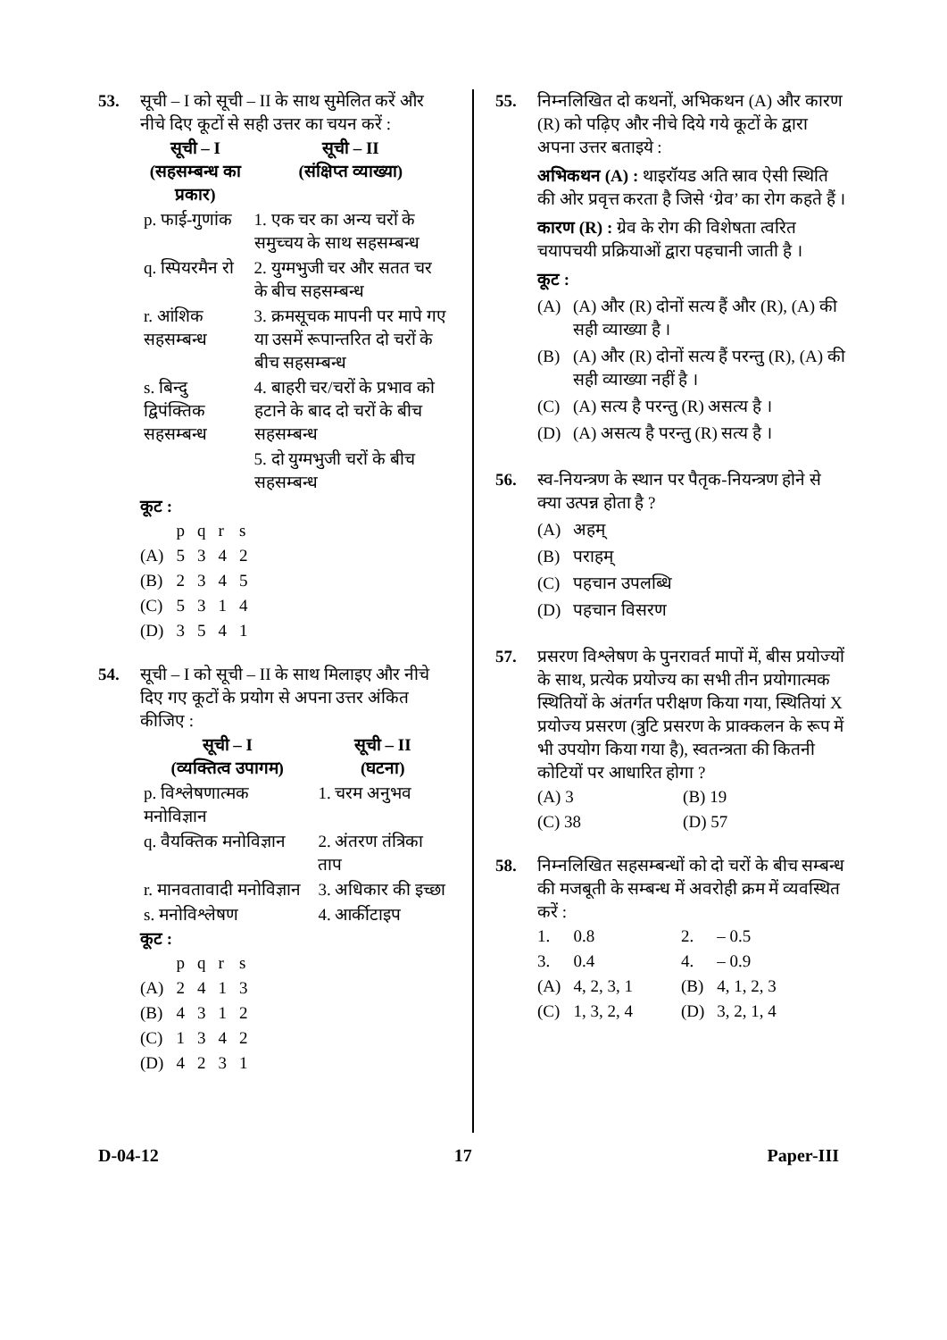53. सूची – I को सूची – II के साथ सुमेलित करें और नीचे दिए कूटों से सही उत्तर का चयन करें :
| सूची – I (सहसम्बन्ध का प्रकार) | सूची – II (संक्षिप्त व्याख्या) |
| --- | --- |
| p. फाई-गुणांक | 1. एक चर का अन्य चरों के समुच्चय के साथ सहसम्बन्ध |
| q. स्पियरमैन रो | 2. युग्मभुजी चर और सतत चर के बीच सहसम्बन्ध |
| r. आंशिक सहसम्बन्ध | 3. क्रमसूचक मापनी पर मापे गए या उसमें रूपान्तरित दो चरों के बीच सहसम्बन्ध |
| s. बिन्दु द्विपंक्तिक सहसम्बन्ध | 4. बाहरी चर/चरों के प्रभाव को हटाने के बाद दो चरों के बीच सहसम्बन्ध |
| | 5. दो युग्मभुजी चरों के बीच सहसम्बन्ध |
कूट :
| | p | q | r | s |
| (A) | 5 | 3 | 4 | 2 |
| (B) | 2 | 3 | 4 | 5 |
| (C) | 5 | 3 | 1 | 4 |
| (D) | 3 | 5 | 4 | 1 |
54. सूची – I को सूची – II के साथ मिलाइए और नीचे दिए गए कूटों के प्रयोग से अपना उत्तर अंकित कीजिए :
| सूची – I (व्यक्तित्व उपागम) | सूची – II (घटना) |
| --- | --- |
| p. विश्लेषणात्मक मनोविज्ञान | 1. चरम अनुभव |
| q. वैयक्तिक मनोविज्ञान | 2. अंतरण तंत्रिका ताप |
| r. मानवतावादी मनोविज्ञान | 3. अधिकार की इच्छा |
| s. मनोविश्लेषण | 4. आर्कीटाइप |
कूट :
| | p | q | r | s |
| (A) | 2 | 4 | 1 | 3 |
| (B) | 4 | 3 | 1 | 2 |
| (C) | 1 | 3 | 4 | 2 |
| (D) | 4 | 2 | 3 | 1 |
55. निम्नलिखित दो कथनों, अभिकथन (A) और कारण (R) को पढ़िए और नीचे दिये गये कूटों के द्वारा अपना उत्तर बताइये :
अभिकथन (A) : थाइरॉयड अति स्राव ऐसी स्थिति की ओर प्रवृत्त करता है जिसे ‘ग्रेव’ का रोग कहते हैं ।
कारण (R) : ग्रेव के रोग की विशेषता त्वरित चयापचयी प्रक्रियाओं द्वारा पहचानी जाती है ।
कूट :
(A) (A) और (R) दोनों सत्य हैं और (R), (A) की सही व्याख्या है ।
(B) (A) और (R) दोनों सत्य हैं परन्तु (R), (A) की सही व्याख्या नहीं है ।
(C) (A) सत्य है परन्तु (R) असत्य है ।
(D) (A) असत्य है परन्तु (R) सत्य है ।
56. स्व-नियन्त्रण के स्थान पर पैतृक-नियन्त्रण होने से क्या उत्पन्न होता है ?
(A) अहम्
(B) पराहम्
(C) पहचान उपलब्धि
(D) पहचान विसरण
57. प्रसरण विश्लेषण के पुनरावर्त मापों में, बीस प्रयोज्यों के साथ, प्रत्येक प्रयोज्य का सभी तीन प्रयोगात्मक स्थितियों के अंतर्गत परीक्षण किया गया, स्थितियां X प्रयोज्य प्रसरण (त्रुटि प्रसरण के प्राक्कलन के रूप में भी उपयोग किया गया है), स्वतन्त्रता की कितनी कोटियों पर आधारित होगा ?
| (A) 3 | (B) 19 |
| (C) 38 | (D) 57 |
58. निम्नलिखित सहसम्बन्धों को दो चरों के बीच सम्बन्ध की मजबूती के सम्बन्ध में अवरोही क्रम में व्यवस्थित करें :
| 1. | 0.8 | 2. | – 0.5 |
| 3. | 0.4 | 4. | – 0.9 |
| (A) | 4, 2, 3, 1 | (B) | 4, 1, 2, 3 |
| (C) | 1, 3, 2, 4 | (D) | 3, 2, 1, 4 |
D-04-12 17 Paper-III